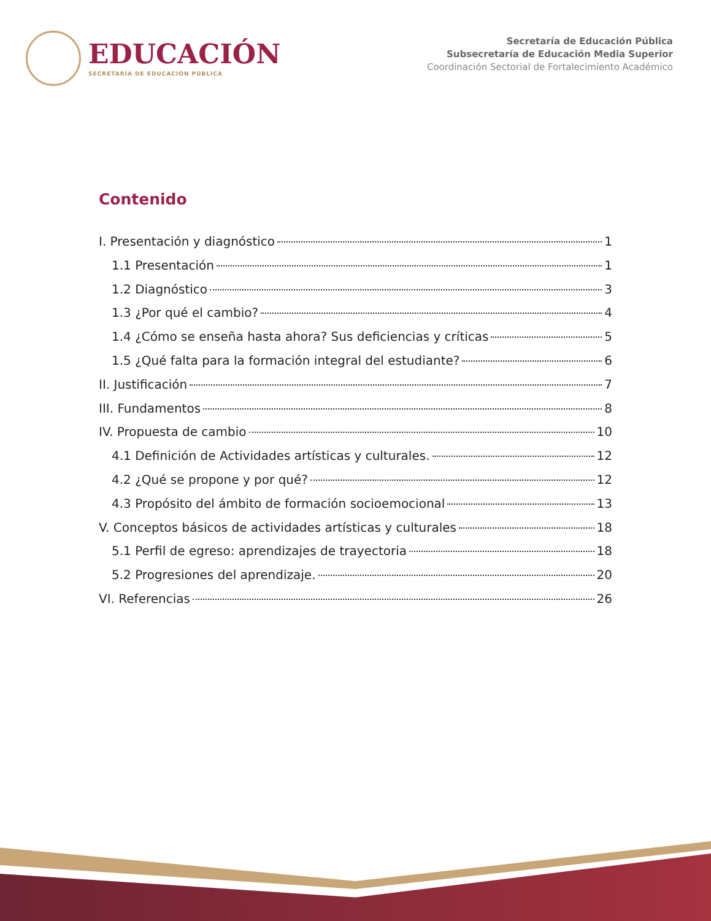EDUCACIÓN
SECRETARÍA DE EDUCACIÓN PÚBLICA
Secretaría de Educación Pública
Subsecretaría de Educación Media Superior
Coordinación Sectorial de Fortalecimiento Académico
Contenido
I. Presentación y diagnóstico 1
1.1 Presentación 1
1.2 Diagnóstico 3
1.3 ¿Por qué el cambio? 4
1.4 ¿Cómo se enseña hasta ahora? Sus deficiencias y críticas 5
1.5 ¿Qué falta para la formación integral del estudiante? 6
II. Justificación 7
III. Fundamentos 8
IV. Propuesta de cambio 10
4.1 Definición de Actividades artísticas y culturales. 12
4.2 ¿Qué se propone y por qué? 12
4.3 Propósito del ámbito de formación socioemocional 13
V. Conceptos básicos de actividades artísticas y culturales 18
5.1 Perfil de egreso: aprendizajes de trayectoria 18
5.2 Progresiones del aprendizaje. 20
VI. Referencias 26